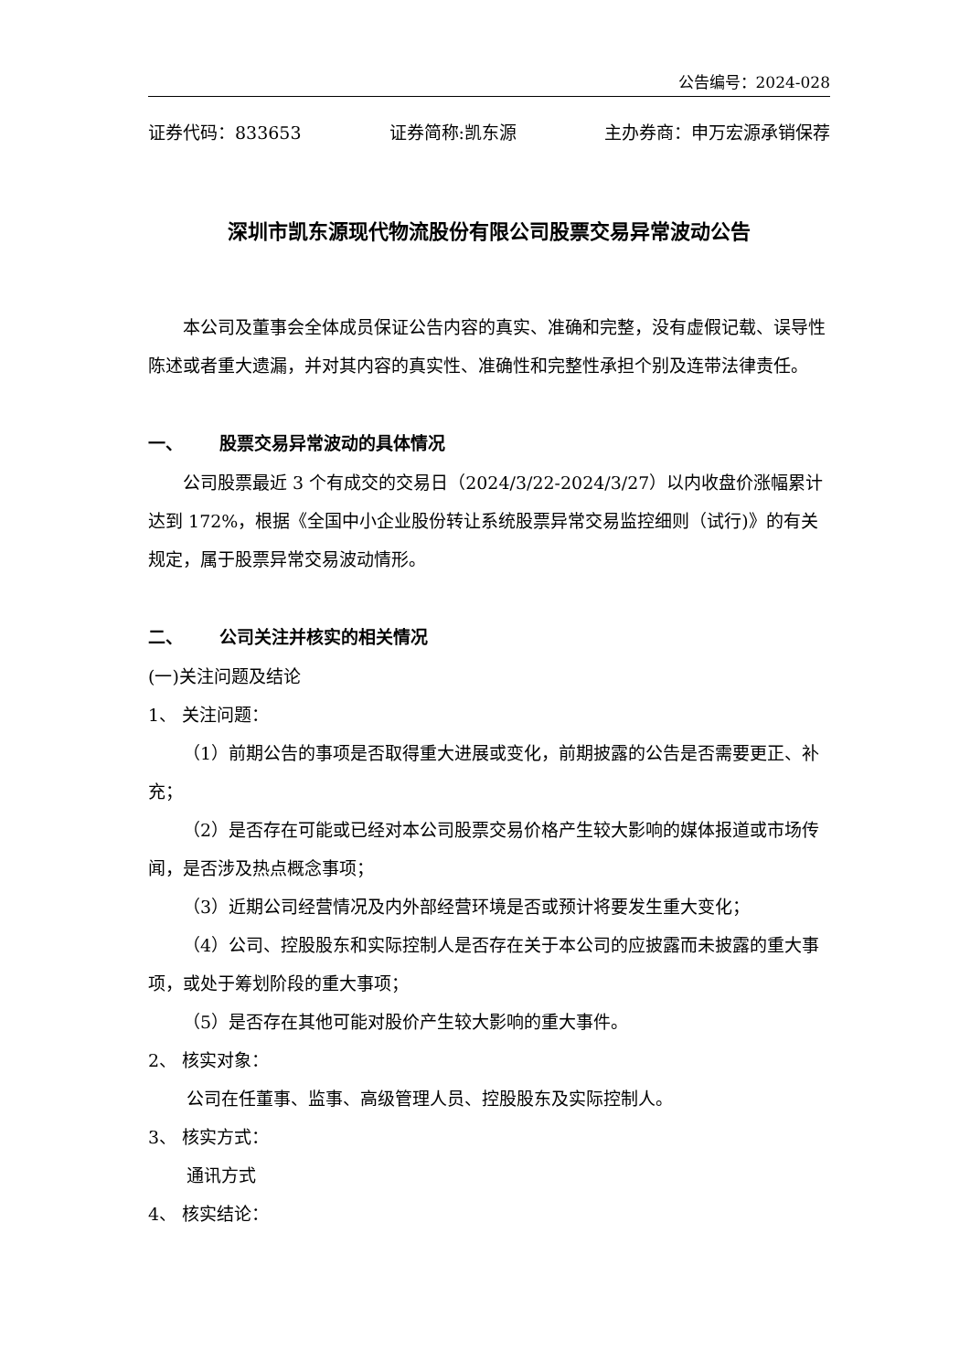公告编号：2024-028
证券代码：833653 证券简称:凯东源 主办券商：申万宏源承销保荐
深圳市凯东源现代物流股份有限公司股票交易异常波动公告
本公司及董事会全体成员保证公告内容的真实、准确和完整，没有虚假记载、误导性陈述或者重大遗漏，并对其内容的真实性、准确性和完整性承担个别及连带法律责任。
一、 股票交易异常波动的具体情况
公司股票最近 3 个有成交的交易日（2024/3/22-2024/3/27）以内收盘价涨幅累计达到 172%，根据《全国中小企业股份转让系统股票异常交易监控细则（试行)》的有关规定，属于股票异常交易波动情形。
二、 公司关注并核实的相关情况
(一)关注问题及结论
1、 关注问题：
（1）前期公告的事项是否取得重大进展或变化，前期披露的公告是否需要更正、补充；
（2）是否存在可能或已经对本公司股票交易价格产生较大影响的媒体报道或市场传闻，是否涉及热点概念事项；
（3）近期公司经营情况及内外部经营环境是否或预计将要发生重大变化；
（4）公司、控股股东和实际控制人是否存在关于本公司的应披露而未披露的重大事项，或处于筹划阶段的重大事项；
（5）是否存在其他可能对股价产生较大影响的重大事件。
2、 核实对象：
公司在任董事、监事、高级管理人员、控股股东及实际控制人。
3、 核实方式：
通讯方式
4、 核实结论：